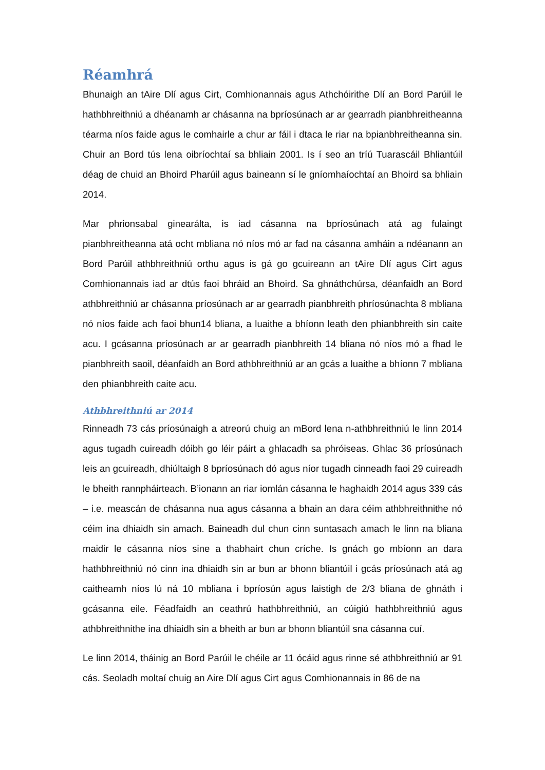Réamhrá
Bhunaigh an tAire Dlí agus Cirt, Comhionannais agus Athchóirithe Dlí an Bord Parúil le hathbhreithniú a dhéanamh ar chásanna na bpríosúnach ar ar gearradh pianbhreitheanna téarma níos faide agus le comhairle a chur ar fáil i dtaca le riar na bpianbhreitheanna sin. Chuir an Bord tús lena oibríochtaí sa bhliain 2001. Is í seo an tríú Tuarascáil Bhliantúil déag de chuid an Bhoird Pharúil agus baineann sí le gníomhaíochtaí an Bhoird sa bhliain 2014.
Mar phrionsabal ginearálta, is iad cásanna na bpríosúnach atá ag fulaingt pianbhreitheanna atá ocht mbliana nó níos mó ar fad na cásanna amháin a ndéanann an Bord Parúil athbhreithniú orthu agus is gá go gcuireann an tAire Dlí agus Cirt agus Comhionannais iad ar dtús faoi bhráid an Bhoird. Sa ghnáthchúrsa, déanfaidh an Bord athbhreithniú ar chásanna príosúnach ar ar gearradh pianbhreith phríosúnachta 8 mbliana nó níos faide ach faoi bhun14 bliana, a luaithe a bhíonn leath den phianbhreith sin caite acu. I gcásanna príosúnach ar ar gearradh pianbhreith 14 bliana nó níos mó a fhad le pianbhreith saoil, déanfaidh an Bord athbhreithniú ar an gcás a luaithe a bhíonn 7 mbliana den phianbhreith caite acu.
Athbhreithniú ar 2014
Rinneadh 73 cás príosúnaigh a atreorú chuig an mBord lena n-athbhreithniú le linn 2014 agus tugadh cuireadh dóibh go léir páirt a ghlacadh sa phróiseas. Ghlac 36 príosúnach leis an gcuireadh, dhiúltaigh 8 bpríosúnach dó agus níor tugadh cinneadh faoi 29 cuireadh le bheith rannpháirteach. B’ionann an riar iomlán cásanna le haghaidh 2014 agus 339 cás – i.e. meascán de chásanna nua agus cásanna a bhain an dara céim athbhreithnithe nó céim ina dhiaidh sin amach. Baineadh dul chun cinn suntasach amach le linn na bliana maidir le cásanna níos sine a thabhairt chun críche. Is gnách go mbíonn an dara hathbhreithniú nó cinn ina dhiaidh sin ar bun ar bhonn bliantúil i gcás príosúnach atá ag caitheamh níos lú ná 10 mbliana i bpríosún agus laistigh de 2/3 bliana de ghnáth i gcásanna eile. Féadfaidh an ceathrú hathbhreithniú, an cúigiú hathbhreithniú agus athbhreithnithe ina dhiaidh sin a bheith ar bun ar bhonn bliantúil sna cásanna cuí.
Le linn 2014, tháinig an Bord Parúil le chéile ar 11 ócáid agus rinne sé athbhreithniú ar 91 cás. Seoladh moltaí chuig an Aire Dlí agus Cirt agus Comhionannais in 86 de na